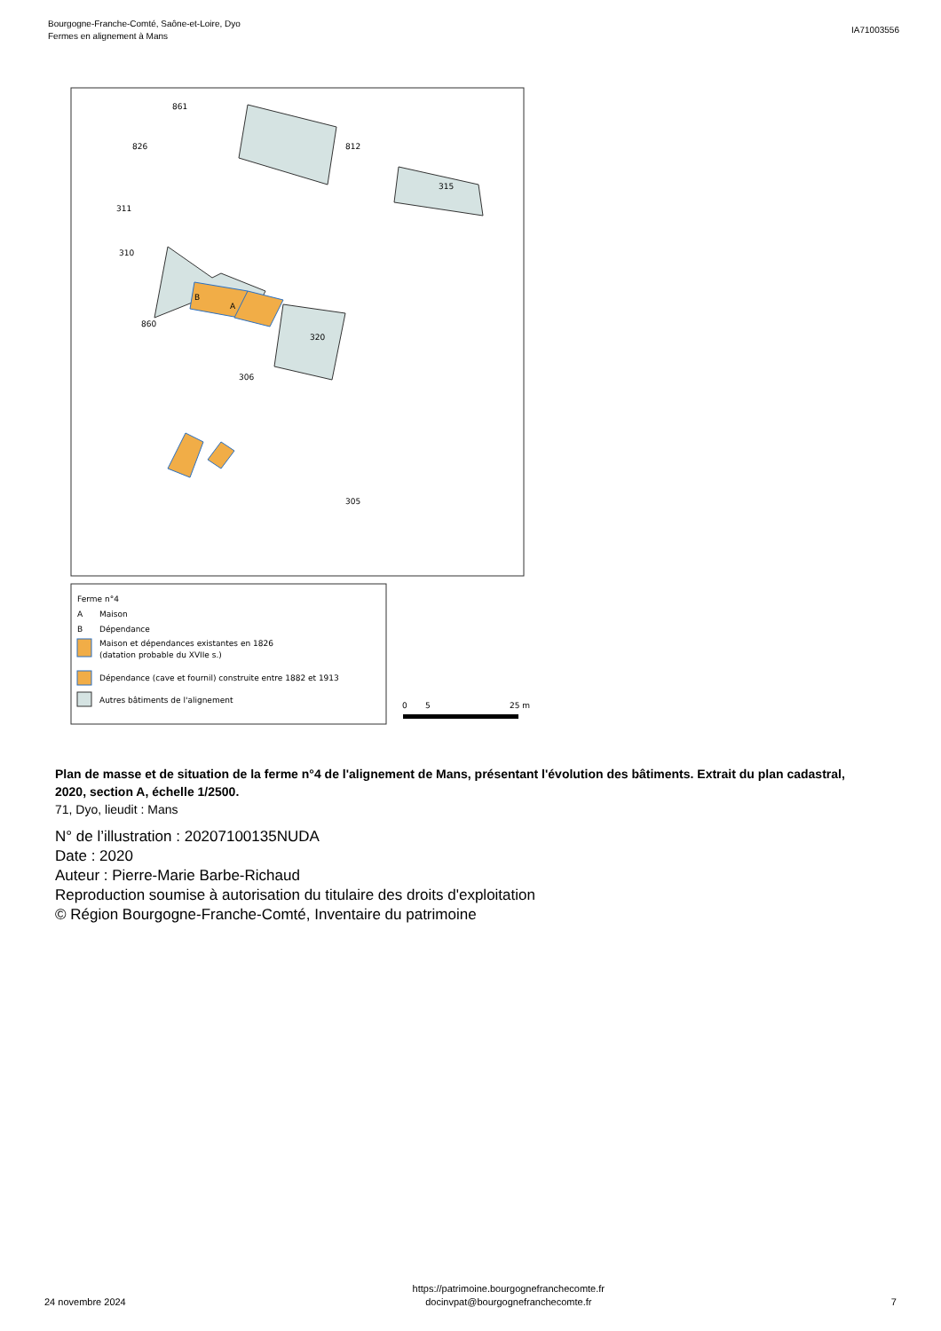Bourgogne-Franche-Comté, Saône-et-Loire, Dyo
Fermes en alignement à Mans
IA71003556
861
826
812
315
311
310
B
A
860
320
306
305
Ferme n°4
A
Maison
B
Dépendance
Maison et dépendances existantes en 1826
(datation probable du XVIIe s.)
Dépendance (cave et fournil) construite entre 1882 et 1913
Autres bâtiments de l'alignement
0
5
25 m
Plan de masse et de situation de la ferme n°4 de l'alignement de Mans, présentant l'évolution des bâtiments. Extrait du plan cadastral, 2020, section A, échelle 1/2500.
71, Dyo, lieudit : Mans
N° de l’illustration : 20207100135NUDA
Date : 2020
Auteur : Pierre-Marie Barbe-Richaud
Reproduction soumise à autorisation du titulaire des droits d'exploitation
© Région Bourgogne-Franche-Comté, Inventaire du patrimoine
24 novembre 2024
https://patrimoine.bourgognefranchecomte.fr
docinvpat@bourgognefranchecomte.fr
7